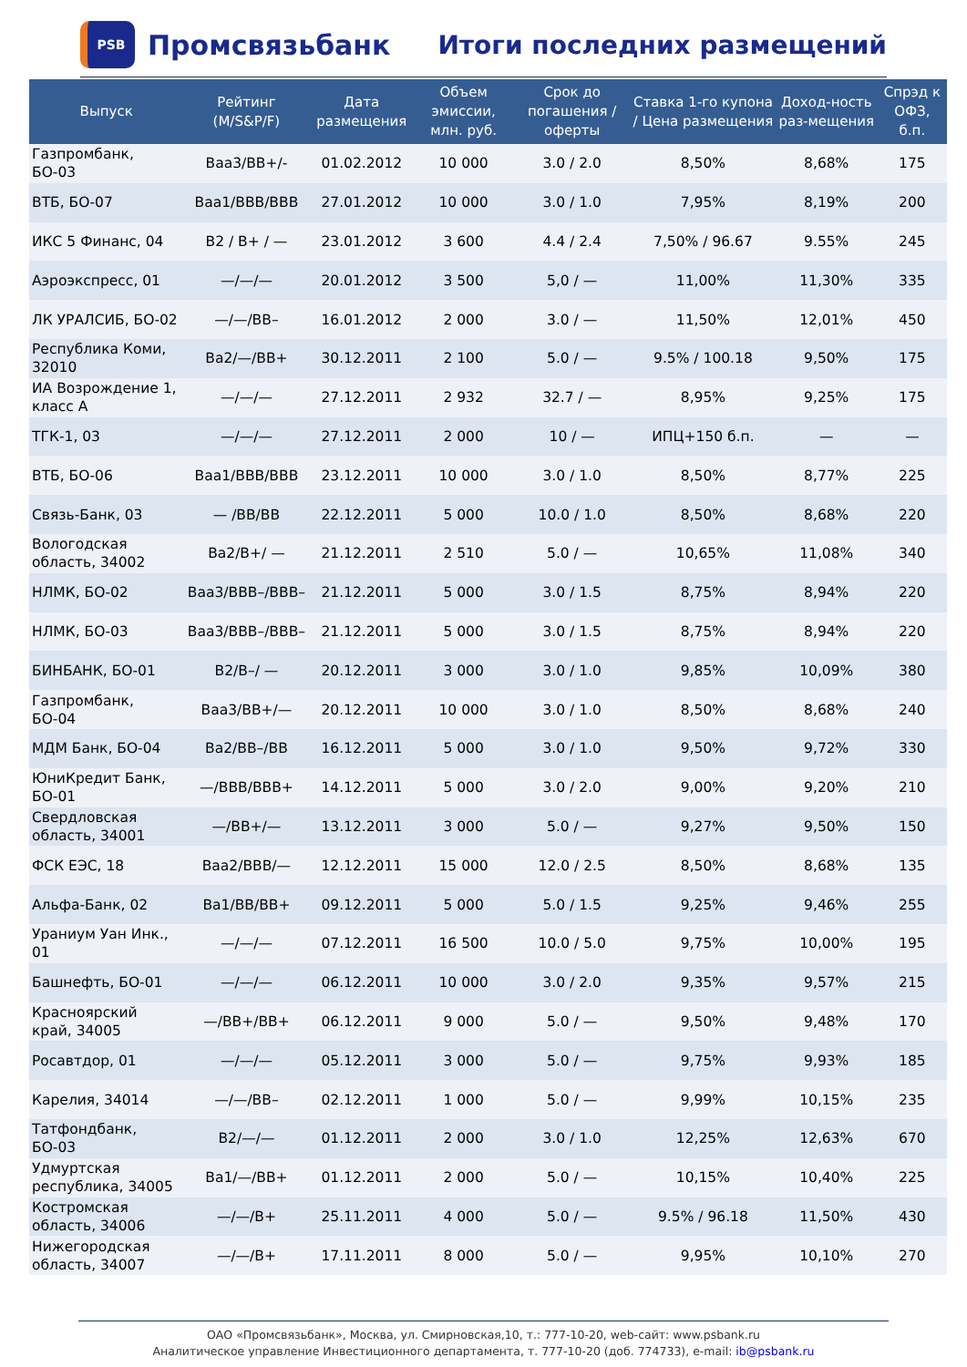PSB
Промсвязьбанк
Итоги последних размещений
| Выпуск | Рейтинг (M/S&P/F) | Дата размещения | Объем эмиссии, млн. руб. | Срок до погашения / оферты | Ставка 1-го купона / Цена размещения | Доход-ность раз-мещения | Спрэд к ОФЗ, б.п. |
| --- | --- | --- | --- | --- | --- | --- | --- |
| Газпромбанк, БО-03 | Baa3/BB+/- | 01.02.2012 | 10 000 | 3.0 / 2.0 | 8,50% | 8,68% | 175 |
| ВТБ, БО-07 | Baa1/BBB/BBB | 27.01.2012 | 10 000 | 3.0 / 1.0 | 7,95% | 8,19% | 200 |
| ИКС 5 Финанс, 04 | B2 / B+ / — | 23.01.2012 | 3 600 | 4.4 / 2.4 | 7,50% / 96.67 | 9.55% | 245 |
| Аэроэкспресс, 01 | —/—/— | 20.01.2012 | 3 500 | 5,0 / — | 11,00% | 11,30% | 335 |
| ЛК УРАЛСИБ, БО-02 | —/—/BB– | 16.01.2012 | 2 000 | 3.0 / — | 11,50% | 12,01% | 450 |
| Республика Коми, 32010 | Ba2/—/BB+ | 30.12.2011 | 2 100 | 5.0 / — | 9.5% / 100.18 | 9,50% | 175 |
| ИА Возрождение 1, класс А | —/—/— | 27.12.2011 | 2 932 | 32.7 / — | 8,95% | 9,25% | 175 |
| ТГК-1, 03 | —/—/— | 27.12.2011 | 2 000 | 10 / — | ИПЦ+150 б.п. | — | — |
| ВТБ, БО-06 | Baa1/BBB/BBB | 23.12.2011 | 10 000 | 3.0 / 1.0 | 8,50% | 8,77% | 225 |
| Связь-Банк, 03 | — /BB/BB | 22.12.2011 | 5 000 | 10.0 / 1.0 | 8,50% | 8,68% | 220 |
| Вологодская область, 34002 | Ba2/B+/ — | 21.12.2011 | 2 510 | 5.0 / — | 10,65% | 11,08% | 340 |
| НЛМК, БО-02 | Baa3/BBB–/BBB– | 21.12.2011 | 5 000 | 3.0 / 1.5 | 8,75% | 8,94% | 220 |
| НЛМК, БО-03 | Baa3/BBB–/BBB– | 21.12.2011 | 5 000 | 3.0 / 1.5 | 8,75% | 8,94% | 220 |
| БИНБАНК, БО-01 | B2/B–/ — | 20.12.2011 | 3 000 | 3.0 / 1.0 | 9,85% | 10,09% | 380 |
| Газпромбанк, БО-04 | Baa3/BB+/— | 20.12.2011 | 10 000 | 3.0 / 1.0 | 8,50% | 8,68% | 240 |
| МДМ Банк, БО-04 | Ba2/BB–/BB | 16.12.2011 | 5 000 | 3.0 / 1.0 | 9,50% | 9,72% | 330 |
| ЮниКредит Банк, БО-01 | —/BBB/BBB+ | 14.12.2011 | 5 000 | 3.0 / 2.0 | 9,00% | 9,20% | 210 |
| Свердловская область, 34001 | —/BB+/— | 13.12.2011 | 3 000 | 5.0 / — | 9,27% | 9,50% | 150 |
| ФСК ЕЭС, 18 | Baa2/BBB/— | 12.12.2011 | 15 000 | 12.0 / 2.5 | 8,50% | 8,68% | 135 |
| Альфа-Банк, 02 | Ba1/BB/BB+ | 09.12.2011 | 5 000 | 5.0 / 1.5 | 9,25% | 9,46% | 255 |
| Ураниум Уан Инк., 01 | —/—/— | 07.12.2011 | 16 500 | 10.0 / 5.0 | 9,75% | 10,00% | 195 |
| Башнефть, БО-01 | —/—/— | 06.12.2011 | 10 000 | 3.0 / 2.0 | 9,35% | 9,57% | 215 |
| Красноярский край, 34005 | —/BB+/BB+ | 06.12.2011 | 9 000 | 5.0 / — | 9,50% | 9,48% | 170 |
| Росавтдор, 01 | —/—/— | 05.12.2011 | 3 000 | 5.0 / — | 9,75% | 9,93% | 185 |
| Карелия, 34014 | —/—/BB– | 02.12.2011 | 1 000 | 5.0 / — | 9,99% | 10,15% | 235 |
| Татфондбанк, БО-03 | B2/—/— | 01.12.2011 | 2 000 | 3.0 / 1.0 | 12,25% | 12,63% | 670 |
| Удмуртская республика, 34005 | Ba1/—/BB+ | 01.12.2011 | 2 000 | 5.0 / — | 10,15% | 10,40% | 225 |
| Костромская область, 34006 | —/—/B+ | 25.11.2011 | 4 000 | 5.0 / — | 9.5% / 96.18 | 11,50% | 430 |
| Нижегородская область, 34007 | —/—/B+ | 17.11.2011 | 8 000 | 5.0 / — | 9,95% | 10,10% | 270 |
ОАО «Промсвязьбанк», Москва, ул. Смирновская,10, т.: 777-10-20, web-сайт: www.psbank.ru
Аналитическое управление Инвестиционного департамента, т. 777-10-20 (доб. 774733), e-mail: ib@psbank.ru